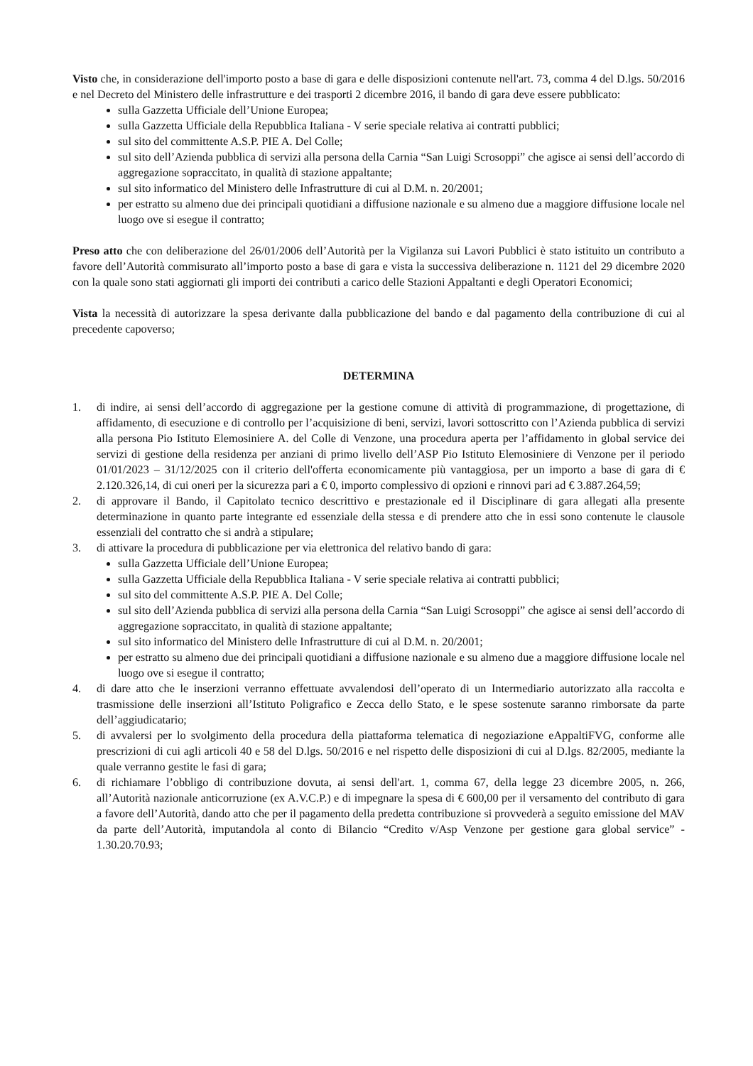Visto che, in considerazione dell'importo posto a base di gara e delle disposizioni contenute nell'art. 73, comma 4 del D.lgs. 50/2016 e nel Decreto del Ministero delle infrastrutture e dei trasporti 2 dicembre 2016, il bando di gara deve essere pubblicato:
sulla Gazzetta Ufficiale dell’Unione Europea;
sulla Gazzetta Ufficiale della Repubblica Italiana - V serie speciale relativa ai contratti pubblici;
sul sito del committente A.S.P. PIE A. Del Colle;
sul sito dell’Azienda pubblica di servizi alla persona della Carnia “San Luigi Scrosoppi” che agisce ai sensi dell’accordo di aggregazione sopraccitato, in qualità di stazione appaltante;
sul sito informatico del Ministero delle Infrastrutture di cui al D.M. n. 20/2001;
per estratto su almeno due dei principali quotidiani a diffusione nazionale e su almeno due a maggiore diffusione locale nel luogo ove si esegue il contratto;
Preso atto che con deliberazione del 26/01/2006 dell’Autorità per la Vigilanza sui Lavori Pubblici è stato istituito un contributo a favore dell’Autorità commisurato all’importo posto a base di gara e vista la successiva deliberazione n. 1121 del 29 dicembre 2020 con la quale sono stati aggiornati gli importi dei contributi a carico delle Stazioni Appaltanti e degli Operatori Economici;
Vista la necessità di autorizzare la spesa derivante dalla pubblicazione del bando e dal pagamento della contribuzione di cui al precedente capoverso;
DETERMINA
1. di indire, ai sensi dell’accordo di aggregazione per la gestione comune di attività di programmazione, di progettazione, di affidamento, di esecuzione e di controllo per l’acquisizione di beni, servizi, lavori sottoscritto con l’Azienda pubblica di servizi alla persona Pio Istituto Elemosiniere A. del Colle di Venzone, una procedura aperta per l’affidamento in global service dei servizi di gestione della residenza per anziani di primo livello dell’ASP Pio Istituto Elemosiniere di Venzone per il periodo 01/01/2023 – 31/12/2025 con il criterio dell'offerta economicamente più vantaggiosa, per un importo a base di gara di € 2.120.326,14, di cui oneri per la sicurezza pari a € 0, importo complessivo di opzioni e rinnovi pari ad € 3.887.264,59;
2. di approvare il Bando, il Capitolato tecnico descrittivo e prestazionale ed il Disciplinare di gara allegati alla presente determinazione in quanto parte integrante ed essenziale della stessa e di prendere atto che in essi sono contenute le clausole essenziali del contratto che si andrà a stipulare;
3. di attivare la procedura di pubblicazione per via elettronica del relativo bando di gara:
sulla Gazzetta Ufficiale dell’Unione Europea;
sulla Gazzetta Ufficiale della Repubblica Italiana - V serie speciale relativa ai contratti pubblici;
sul sito del committente A.S.P. PIE A. Del Colle;
sul sito dell’Azienda pubblica di servizi alla persona della Carnia “San Luigi Scrosoppi” che agisce ai sensi dell’accordo di aggregazione sopraccitato, in qualità di stazione appaltante;
sul sito informatico del Ministero delle Infrastrutture di cui al D.M. n. 20/2001;
per estratto su almeno due dei principali quotidiani a diffusione nazionale e su almeno due a maggiore diffusione locale nel luogo ove si esegue il contratto;
4. di dare atto che le inserzioni verranno effettuate avvalendosi dell’operato di un Intermediario autorizzato alla raccolta e trasmissione delle inserzioni all’Istituto Poligrafico e Zecca dello Stato, e le spese sostenute saranno rimborsate da parte dell’aggiudicatario;
5. di avvalersi per lo svolgimento della procedura della piattaforma telematica di negoziazione eAppaltiFVG, conforme alle prescrizioni di cui agli articoli 40 e 58 del D.lgs. 50/2016 e nel rispetto delle disposizioni di cui al D.lgs. 82/2005, mediante la quale verranno gestite le fasi di gara;
6. di richiamare l’obbligo di contribuzione dovuta, ai sensi dell'art. 1, comma 67, della legge 23 dicembre 2005, n. 266, all’Autorità nazionale anticorruzione (ex A.V.C.P.) e di impegnare la spesa di € 600,00 per il versamento del contributo di gara a favore dell’Autorità, dando atto che per il pagamento della predetta contribuzione si provvederà a seguito emissione del MAV da parte dell’Autorità, imputandola al conto di Bilancio “Credito v/Asp Venzone per gestione gara global service” - 1.30.20.70.93;